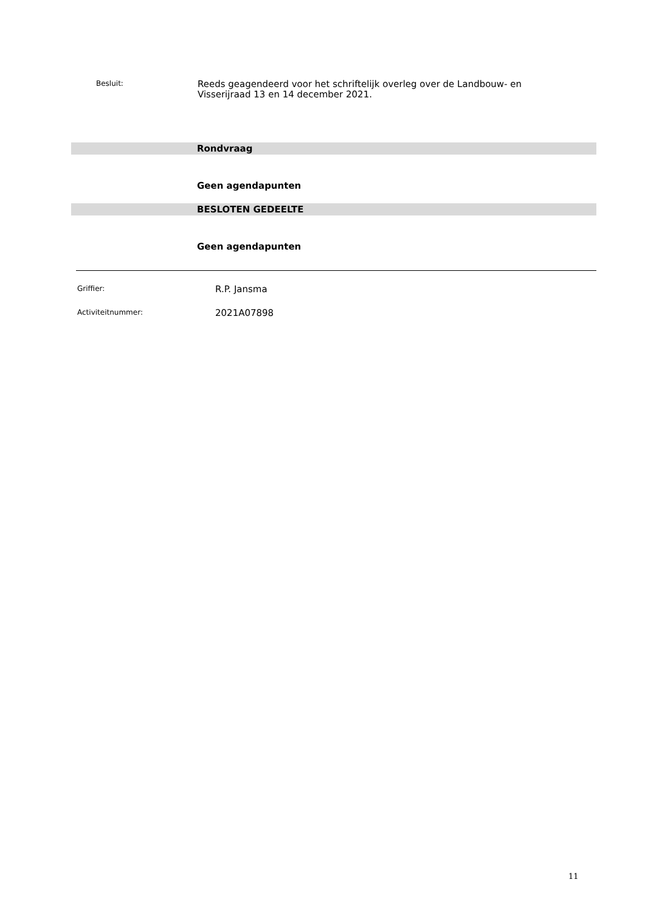Besluit:
Reeds geagendeerd voor het schriftelijk overleg over de Landbouw- en Visserijraad 13 en 14 december 2021.
Rondvraag
Geen agendapunten
BESLOTEN GEDEELTE
Geen agendapunten
Griffier:
R.P. Jansma
Activiteitnummer:
2021A07898
11